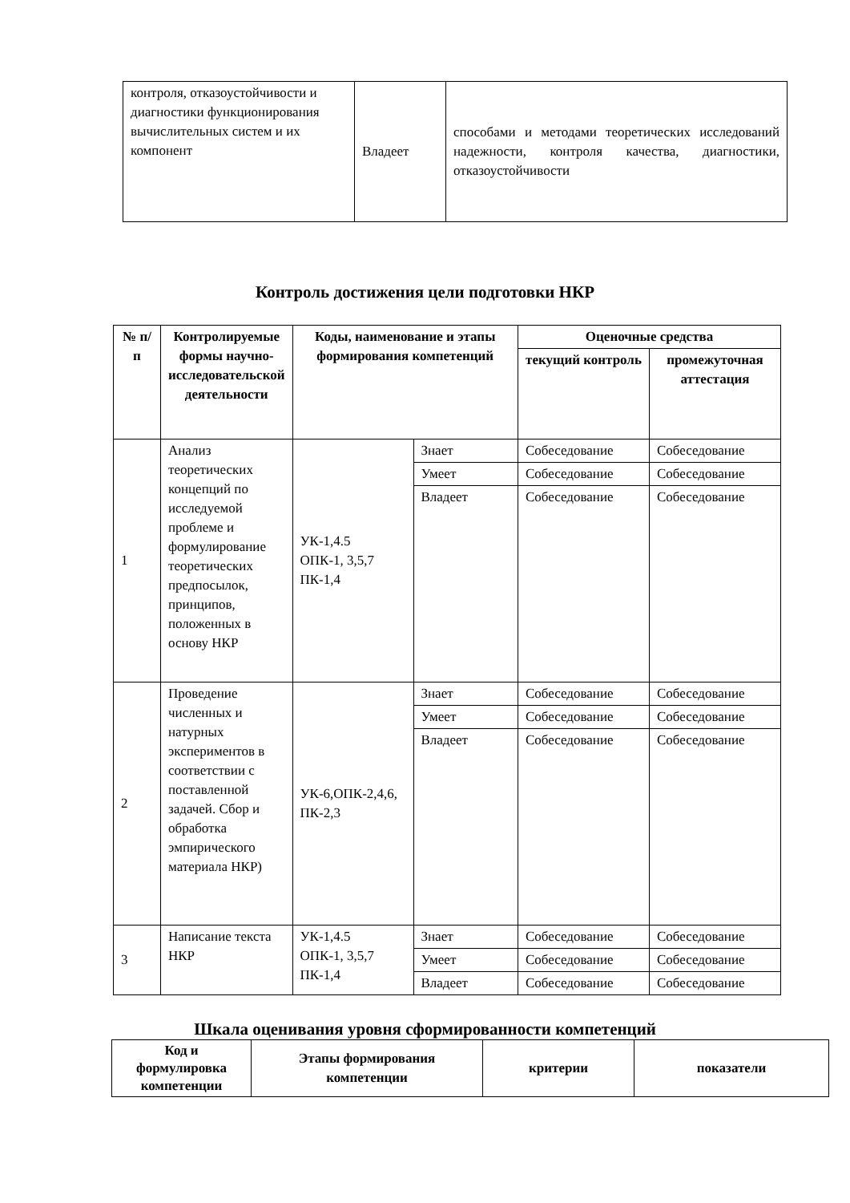| контроля, отказоустойчивости и диагностики функционирования вычислительных систем и их компонент | Владеет | способами и методами теоретических исследований надежности, контроля качества, диагностики, отказоустойчивости |
Контроль достижения цели подготовки НКР
| № п/п | Контролируемые формы научно-исследовательской деятельности | Коды, наименование и этапы формирования компетенций | | Оценочные средства | |
| --- | --- | --- | --- | --- | --- |
| | | | | текущий контроль | промежуточная аттестация |
| 1 | Анализ теоретических концепций по исследуемой проблеме и формулирование теоретических предпосылок, принципов, положенных в основу НКР | УК-1,4.5 ОПК-1, 3,5,7 ПК-1,4 | Знает | Собеседование | Собеседование |
| | | | Умеет | Собеседование | Собеседование |
| | | | Владеет | Собеседование | Собеседование |
| 2 | Проведение численных и натурных экспериментов в соответствии с поставленной задачей. Сбор и обработка эмпирического материала НКР) | УК-6,ОПК-2,4,6, ПК-2,3 | Знает | Собеседование | Собеседование |
| | | | Умеет | Собеседование | Собеседование |
| | | | Владеет | Собеседование | Собеседование |
| 3 | Написание текста НКР | УК-1,4.5 ОПК-1, 3,5,7 ПК-1,4 | Знает | Собеседование | Собеседование |
| | | | Умеет | Собеседование | Собеседование |
| | | | Владеет | Собеседование | Собеседование |
Шкала оценивания уровня сформированности компетенций
| Код и формулировка компетенции | Этапы формирования компетенции | критерии | показатели |
| --- | --- | --- | --- |